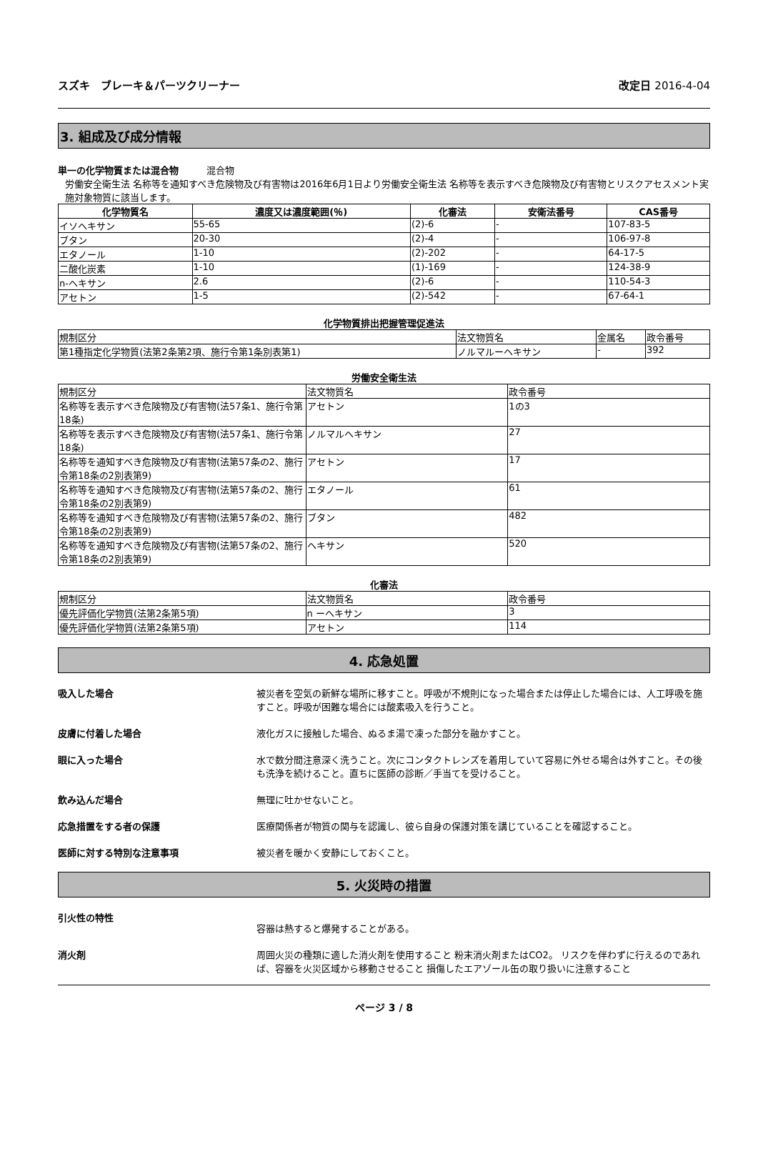スズキ　ブレーキ＆パーツクリーナー 改定日 2016-4-04
3. 組成及び成分情報
単一の化学物質または混合物　　　混合物
労働安全衛生法 名称等を通知すべき危険物及び有害物は2016年6月1日より労働安全衛生法 名称等を表示すべき危険物及び有害物とリスクアセスメント実施対象物質に該当します。
| 化学物質名 | 濃度又は濃度範囲(％) | 化審法 | 安衛法番号 | CAS番号 |
| --- | --- | --- | --- | --- |
| イソヘキサン | 55-65 | (2)-6 | - | 107-83-5 |
| ブタン | 20-30 | (2)-4 | - | 106-97-8 |
| エタノール | 1-10 | (2)-202 | - | 64-17-5 |
| 二酸化炭素 | 1-10 | (1)-169 | - | 124-38-9 |
| n-ヘキサン | 2.6 | (2)-6 | - | 110-54-3 |
| アセトン | 1-5 | (2)-542 | - | 67-64-1 |
化学物質排出把握管理促進法
| 規制区分 | 法文物質名 | 金属名 | 政令番号 |
| --- | --- | --- | --- |
| 第1種指定化学物質(法第2条第2項、施行令第1条別表第1) | ノルマルーヘキサン | - | 392 |
労働安全衛生法
| 規制区分 | 法文物質名 | 政令番号 |
| --- | --- | --- |
| 名称等を表示すべき危険物及び有害物(法57条1、施行令第18条) | アセトン | 1の3 |
| 名称等を表示すべき危険物及び有害物(法57条1、施行令第18条) | ノルマルヘキサン | 27 |
| 名称等を通知すべき危険物及び有害物(法第57条の2、施行令第18条の2別表第9) | アセトン | 17 |
| 名称等を通知すべき危険物及び有害物(法第57条の2、施行令第18条の2別表第9) | エタノール | 61 |
| 名称等を通知すべき危険物及び有害物(法第57条の2、施行令第18条の2別表第9) | ブタン | 482 |
| 名称等を通知すべき危険物及び有害物(法第57条の2、施行令第18条の2別表第9) | ヘキサン | 520 |
化審法
| 規制区分 | 法文物質名 | 政令番号 |
| --- | --- | --- |
| 優先評価化学物質(法第2条第5項) | n ーヘキサン | 3 |
| 優先評価化学物質(法第2条第5項) | アセトン | 114 |
4. 応急処置
吸入した場合 被災者を空気の新鮮な場所に移すこと。呼吸が不規則になった場合または停止した場合には、人工呼吸を施すこと。呼吸が困難な場合には酸素吸入を行うこと。
皮膚に付着した場合 液化ガスに接触した場合、ぬるま湯で凍った部分を融かすこと。
眼に入った場合 水で数分間注意深く洗うこと。次にコンタクトレンズを着用していて容易に外せる場合は外すこと。その後も洗浄を続けること。直ちに医師の診断／手当てを受けること。
飲み込んだ場合 無理に吐かせないこと。
応急措置をする者の保護 医療関係者が物質の関与を認識し、彼ら自身の保護対策を講じていることを確認すること。
医師に対する特別な注意事項 被災者を暖かく安静にしておくこと。
5. 火災時の措置
引火性の特性
容器は熱すると爆発することがある。
消火剤 周囲火災の種類に適した消火剤を使用すること 粉末消火剤またはCO2。 リスクを伴わずに行えるのであれば、容器を火災区域から移動させること 損傷したエアゾール缶の取り扱いに注意すること
ページ 3 / 8